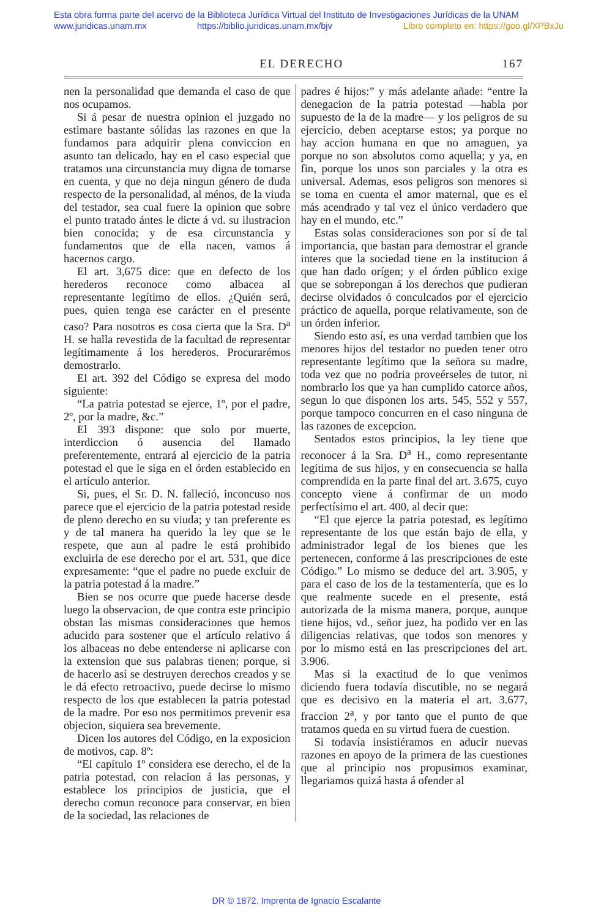Esta obra forma parte del acervo de la Biblioteca Jurídica Virtual del Instituto de Investigaciones Jurídicas de la UNAM
www.juridicas.unam.mx https://biblio.juridicas.unam.mx/bjv Libro completo en: https://goo.gl/XPBxJu
EL DERECHO 167
nen la personalidad que demanda el caso de que nos ocupamos.
Si á pesar de nuestra opinion el juzgado no estimare bastante sólidas las razones en que la fundamos para adquirir plena conviccion en asunto tan delicado, hay en el caso especial que tratamos una circunstancia muy digna de tomarse en cuenta, y que no deja ningun género de duda respecto de la personalidad, al ménos, de la viuda del testador, sea cual fuere la opinion que sobre el punto tratado ántes le dicte á vd. su ilustracion bien conocida; y de esa circunstancia y fundamentos que de ella nacen, vamos á hacernos cargo.
El art. 3,675 dice: que en defecto de los herederos reconoce como albacea al representante legítimo de ellos. ¿Quién será, pues, quien tenga ese carácter en el presente caso? Para nosotros es cosa cierta que la Sra. D<sup>a</sup> H. se halla revestida de la facultad de representar legítimamente á los herederos. Procurarémos demostrarlo.
El art. 392 del Código se expresa del modo siguiente:
“La patria potestad se ejerce, 1º, por el padre, 2º, por la madre, &c.”
El 393 dispone: que solo por muerte, interdiccion ó ausencia del llamado preferentemente, entrará al ejercicio de la patria potestad el que le siga en el órden establecido en el artículo anterior.
Si, pues, el Sr. D. N. falleció, inconcuso nos parece que el ejercicio de la patria potestad reside de pleno derecho en su viuda; y tan preferente es y de tal manera ha querido la ley que se le respete, que aun al padre le está prohibido excluirla de ese derecho por el art. 531, que dice expresamente: “que el padre no puede excluir de la patria potestad á la madre.”
Bien se nos ocurre que puede hacerse desde luego la observacion, de que contra este principio obstan las mismas consideraciones que hemos aducido para sostener que el artículo relativo á los albaceas no debe entenderse ni aplicarse con la extension que sus palabras tienen; porque, si de hacerlo así se destruyen derechos creados y se le dá efecto retroactivo, puede decirse lo mismo respecto de los que establecen la patria potestad de la madre. Por eso nos permitimos prevenir esa objecion, siquiera sea brevemente.
Dicen los autores del Código, en la exposicion de motivos, cap. 8º:
“El capítulo 1º considera ese derecho, el de la patria potestad, con relacion á las personas, y establece los principios de justicia, que el derecho comun reconoce para conservar, en bien de la sociedad, las relaciones de
padres é hijos:” y más adelante añade: “entre la denegacion de la patria potestad —habla por supuesto de la de la madre— y los peligros de su ejercicio, deben aceptarse estos; ya porque no hay accion humana en que no amaguen, ya porque no son absolutos como aquella; y ya, en fin, porque los unos son parciales y la otra es universal. Ademas, esos peligros son menores si se toma en cuenta el amor maternal, que es el más acendrado y tal vez el único verdadero que hay en el mundo, etc.”
Estas solas consideraciones son por sí de tal importancia, que bastan para demostrar el grande interes que la sociedad tiene en la institucion á que han dado orígen; y el órden público exige que se sobrepongan á los derechos que pudieran decirse olvidados ó conculcados por el ejercicio práctico de aquella, porque relativamente, son de un órden inferior.
Siendo esto así, es una verdad tambien que los menores hijos del testador no pueden tener otro representante legítimo que la señora su madre, toda vez que no podria proveérseles de tutor, ni nombrarlo los que ya han cumplido catorce años, segun lo que disponen los arts. 545, 552 y 557, porque tampoco concurren en el caso ninguna de las razones de excepcion.
Sentados estos principios, la ley tiene que reconocer á la Sra. D<sup>a</sup> H., como representante legítima de sus hijos, y en consecuencia se halla comprendida en la parte final del art. 3.675, cuyo concepto viene á confirmar de un modo perfectísimo el art. 400, al decir que:
“El que ejerce la patria potestad, es legítimo representante de los que están bajo de ella, y administrador legal de los bienes que les pertenecen, conforme á las prescripciones de este Código.” Lo mismo se deduce del art. 3.905, y para el caso de los de la testamentería, que es lo que realmente sucede en el presente, está autorizada de la misma manera, porque, aunque tiene hijos, vd., señor juez, ha podido ver en las diligencias relativas, que todos son menores y por lo mismo está en las prescripciones del art. 3.906.
Mas si la exactitud de lo que venimos diciendo fuera todavía discutible, no se negará que es decisivo en la materia el art. 3.677, fraccion 2<sup>a</sup>, y por tanto que el punto de que tratamos queda en su virtud fuera de cuestion.
Si todavía insistiéramos en aducir nuevas razones en apoyo de la primera de las cuestiones que al principio nos propusimos examinar, llegariamos quizá hasta á ofender al
DR © 1872. Imprenta de Ignacio Escalante